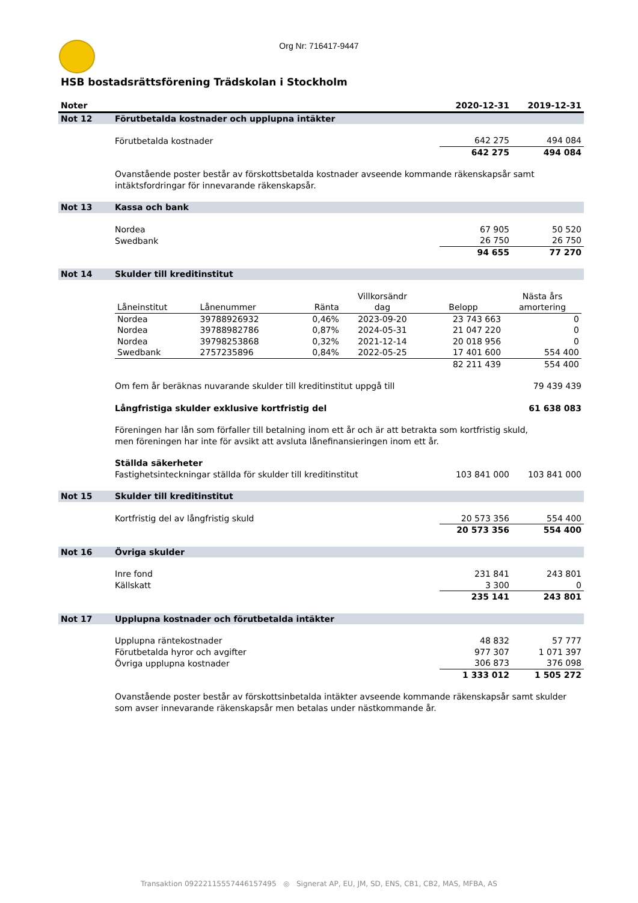Org Nr: 716417-9447
HSB bostadsrättsförening Trädskolan i Stockholm
| Noter | | 2020-12-31 | 2019-12-31 |
| --- | --- | --- | --- |
| Not 12 | Förutbetalda kostnader och upplupna intäkter | | |
| | Förutbetalda kostnader | 642 275 | 494 084 |
| | | 642 275 | 494 084 |
| | Ovanstående poster består av förskottsbetalda kostnader avseende kommande räkenskapsår samt intäktsfordringar för innevarande räkenskapsår. | | |
| Not 13 | Kassa och bank | | |
| | Nordea | 67 905 | 50 520 |
| | Swedbank | 26 750 | 26 750 |
| | | 94 655 | 77 270 |
| Not 14 | Skulder till kreditinstitut | | |
| | / Låneinstitut / Lånenummer / Ränta / Villkorsändr dag / Belopp / Nästa års amortering / / Nordea / 39788926932 / 0,46% / 2023-09-20 / 23 743 663 / 0 / / Nordea / 39788982786 / 0,87% / 2024-05-31 / 21 047 220 / 0 / / Nordea / 39798253868 / 0,32% / 2021-12-14 / 20 018 956 / 0 / / Swedbank / 2757235896 / 0,84% / 2022-05-25 / 17 401 600 / 554 400 / / / / / / 82 211 439 / 554 400 / | | |
| | Om fem år beräknas nuvarande skulder till kreditinstitut uppgå till | | 79 439 439 |
| | Långfristiga skulder exklusive kortfristig del | | 61 638 083 |
| | Föreningen har lån som förfaller till betalning inom ett år och är att betrakta som kortfristig skuld, men föreningen har inte för avsikt att avsluta lånefinansieringen inom ett år. | | |
| | Ställda säkerheter | | |
| | Fastighetsinteckningar ställda för skulder till kreditinstitut | 103 841 000 | 103 841 000 |
| Not 15 | Skulder till kreditinstitut | | |
| | Kortfristig del av långfristig skuld | 20 573 356 | 554 400 |
| | | 20 573 356 | 554 400 |
| Not 16 | Övriga skulder | | |
| | Inre fond | 231 841 | 243 801 |
| | Källskatt | 3 300 | 0 |
| | | 235 141 | 243 801 |
| Not 17 | Upplupna kostnader och förutbetalda intäkter | | |
| | Upplupna räntekostnader | 48 832 | 57 777 |
| | Förutbetalda hyror och avgifter | 977 307 | 1 071 397 |
| | Övriga upplupna kostnader | 306 873 | 376 098 |
| | | 1 333 012 | 1 505 272 |
| | Ovanstående poster består av förskottsinbetalda intäkter avseende kommande räkenskapsår samt skulder som avser innevarande räkenskapsår men betalas under nästkommande år. | | |
Transaktion 09222115557446157495 ◎ Signerat AP, EU, JM, SD, ENS, CB1, CB2, MAS, MFBA, AS